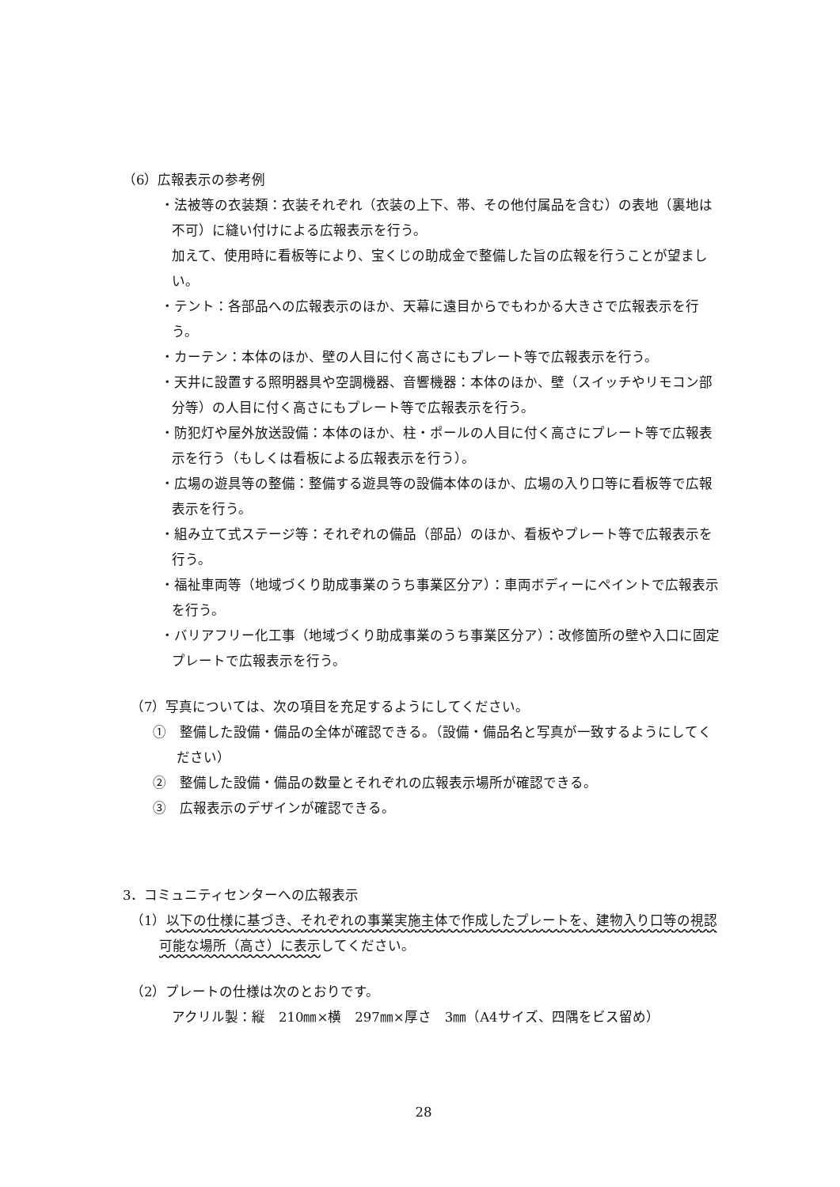（6）広報表示の参考例
・法被等の衣装類：衣装それぞれ（衣装の上下、帯、その他付属品を含む）の表地（裏地は不可）に縫い付けによる広報表示を行う。
加えて、使用時に看板等により、宝くじの助成金で整備した旨の広報を行うことが望ましい。
・テント：各部品への広報表示のほか、天幕に遠目からでもわかる大きさで広報表示を行う。
・カーテン：本体のほか、壁の人目に付く高さにもプレート等で広報表示を行う。
・天井に設置する照明器具や空調機器、音響機器：本体のほか、壁（スイッチやリモコン部分等）の人目に付く高さにもプレート等で広報表示を行う。
・防犯灯や屋外放送設備：本体のほか、柱・ポールの人目に付く高さにプレート等で広報表示を行う（もしくは看板による広報表示を行う）。
・広場の遊具等の整備：整備する遊具等の設備本体のほか、広場の入り口等に看板等で広報表示を行う。
・組み立て式ステージ等：それぞれの備品（部品）のほか、看板やプレート等で広報表示を行う。
・福祉車両等（地域づくり助成事業のうち事業区分ア）：車両ボディーにペイントで広報表示を行う。
・バリアフリー化工事（地域づくり助成事業のうち事業区分ア）：改修箇所の壁や入口に固定プレートで広報表示を行う。
（7）写真については、次の項目を充足するようにしてください。
①　整備した設備・備品の全体が確認できる。（設備・備品名と写真が一致するようにしてください）
②　整備した設備・備品の数量とそれぞれの広報表示場所が確認できる。
③　広報表示のデザインが確認できる。
3．コミュニティセンターへの広報表示
（1）以下の仕様に基づき、それぞれの事業実施主体で作成したプレートを、建物入り口等の視認可能な場所（高さ）に表示してください。
（2）プレートの仕様は次のとおりです。
アクリル製：縦　210㎜×横　297㎜×厚さ　3㎜（A4サイズ、四隅をビス留め）
28